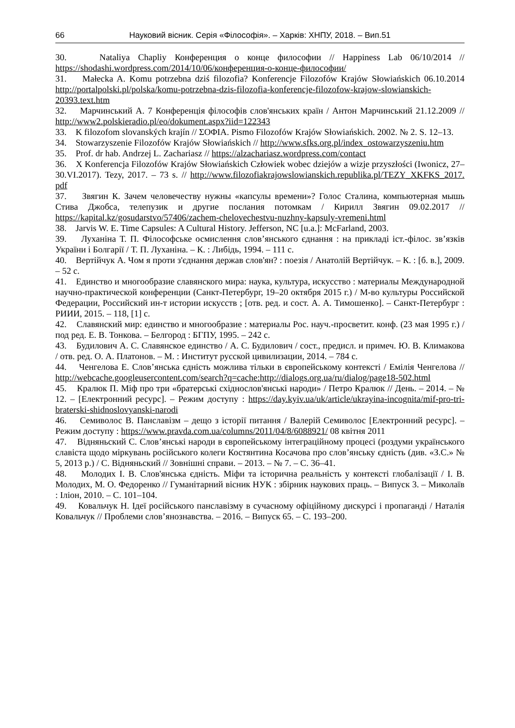66 Науковий вісник. Серія «Філософія». – Харків: ХНПУ, 2018. – Вип.51
30. Nataliya Chapliy Конференция о конце философии // Happiness Lab 06/10/2014 // https://shodashi.wordpress.com/2014/10/06/конференция-о-конце-философии/
31. Małecka A. Komu potrzebna dziś filozofia? Konferencje Filozofów Krajów Słowiańskich 06.10.2014 http://portalpolski.pl/polska/komu-potrzebna-dzis-filozofia-konferencje-filozofow-krajow-slowianskich-20393.text.htm
32. Марчинський А. 7 Конференція філософів слов'янських країн / Антон Марчинський 21.12.2009 // http://www2.polskieradio.pl/eo/dokument.aspx?iid=122343
33. K filozofom slovanských krajín // ΣΟΦΙΑ. Pismo Filozofów Krajów Słowiańskich. 2002. № 2. S. 12–13.
34. Stowarzyszenie Filozofów Krajów Słowiańskich // http://www.sfks.org.pl/index_ostowarzyszeniu.htm
35. Prof. dr hab. Andrzej L. Zachariasz // https://alzachariasz.wordpress.com/contact
36. X Konferencja Filozofów Krajów Słowiańskich Człowiek wobec dziejów a wizje przyszłości (Iwonicz, 27–30.VI.2017). Tezy, 2017. – 73 s. // http://www.filozofiakrajowslowianskich.republika.pl/TEZY_XKFKS_2017. pdf
37. Звягин К. Зачем человечеству нужны «капсулы времени»? Голос Сталина, компьютерная мышь Стива Джобса, телепузик и другие послания потомкам / Кирилл Звягин 09.02.2017 // https://kapital.kz/gosudarstvo/57406/zachem-chelovechestvu-nuzhny-kapsuly-vremeni.html
38. Jarvis W. E. Time Capsules: A Cultural History. Jefferson, NC [u.a.]: McFarland, 2003.
39. Луханіна Т. П. Філософське осмислення слов’янського єднання : на прикладі іст.-філос. зв’язків України і Болгарії / Т. П. Луханіна. – К. : Либідь, 1994. – 111 с.
40. Вертійчук А. Чом я проти з'єднання держав слов'ян? : поезія / Анатолій Вертійчук. – К. : [б. в.], 2009. – 52 с.
41. Единство и многообразие славянского мира: наука, культура, искусство : материалы Международной научно-практической конференции (Санкт-Петербург, 19–20 октября 2015 г.) / М-во культуры Российской Федерации, Российский ин-т истории искусств ; [отв. ред. и сост. А. А. Тимошенко]. – Санкт-Петербург : РИИИ, 2015. – 118, [1] с.
42. Славянский мир: единство и многообразие : материалы Рос. науч.-просветит. конф. (23 мая 1995 г.) / под ред. Е. В. Тонкова. – Белгород : БГПУ, 1995. – 242 с.
43. Будилович А. С. Славянское единство / А. С. Будилович / сост., предисл. и примеч. Ю. В. Климакова / отв. ред. О. А. Платонов. – М. : Институт русской цивилизации, 2014. – 784 с.
44. Ченгелова Е. Слов’янська єдність можлива тільки в європейському контексті / Емілія Ченгелова // http://webcache.googleusercontent.com/search?q=cache:http://dialogs.org.ua/ru/dialog/page18-502.html
45. Кралюк П. Міф про три «братерські східнослов'янські народи» / Петро Кралюк // День. – 2014. – № 12. – [Електронний ресурс]. – Режим доступу : https://day.kyiv.ua/uk/article/ukrayina-incognita/mif-pro-tri-braterski-shidnoslovyanski-narodi
46. Семиволос В. Панславізм – дещо з історії питання / Валерій Семиволос [Електронний ресурс]. – Режим доступу : https://www.pravda.com.ua/columns/2011/04/8/6088921/ 08 квітня 2011
47. Відняньский С. Слов’янські народи в європейському інтеграційному процесі (роздуми українського славіста щодо міркувань російського колеги Костянтина Косачова про слов’янську єдність (див. «З.С.» № 5, 2013 р.) / С. Відняньский // Зовнішні справи. – 2013. – № 7. – С. 36–41.
48. Молодих І. В. Слов'янська єдність. Міфи та історична реальність у контексті глобалізації / І. В. Молодих, М. О. Федоренко // Гуманітарний вісник НУК : збірник наукових праць. – Випуск 3. – Миколаїв : Іліон, 2010. – С. 101–104.
49. Ковальчук Н. Ідеї російського панславізму в сучасному офіційному дискурсі і пропаганді / Наталія Ковальчук // Проблеми слов’янознавства. – 2016. – Випуск 65. – С. 193–200.